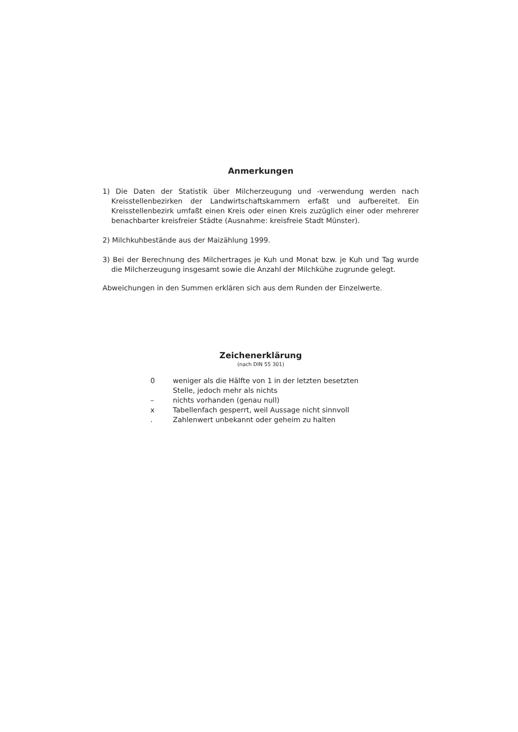Anmerkungen
1) Die Daten der Statistik über Milcherzeugung und -verwendung werden nach Kreisstellenbezirken der Landwirtschaftskammern erfaßt und aufbereitet. Ein Kreisstellenbezirk umfaßt einen Kreis oder einen Kreis zuzüglich einer oder mehrerer benachbarter kreisfreier Städte (Ausnahme: kreisfreie Stadt Münster).
2) Milchkuhbestände aus der Maizählung 1999.
3) Bei der Berechnung des Milchertrages je Kuh und Monat bzw. je Kuh und Tag wurde die Milcherzeugung insgesamt sowie die Anzahl der Milchkühe zugrunde gelegt.
Abweichungen in den Summen erklären sich aus dem Runden der Einzelwerte.
Zeichenerklärung
(nach DIN 55 301)
| 0 | weniger als die Hälfte von 1 in der letzten besetzten Stelle, jedoch mehr als nichts |
| – | nichts vorhanden (genau null) |
| x | Tabellenfach gesperrt, weil Aussage nicht sinnvoll |
| . | Zahlenwert unbekannt oder geheim zu halten |